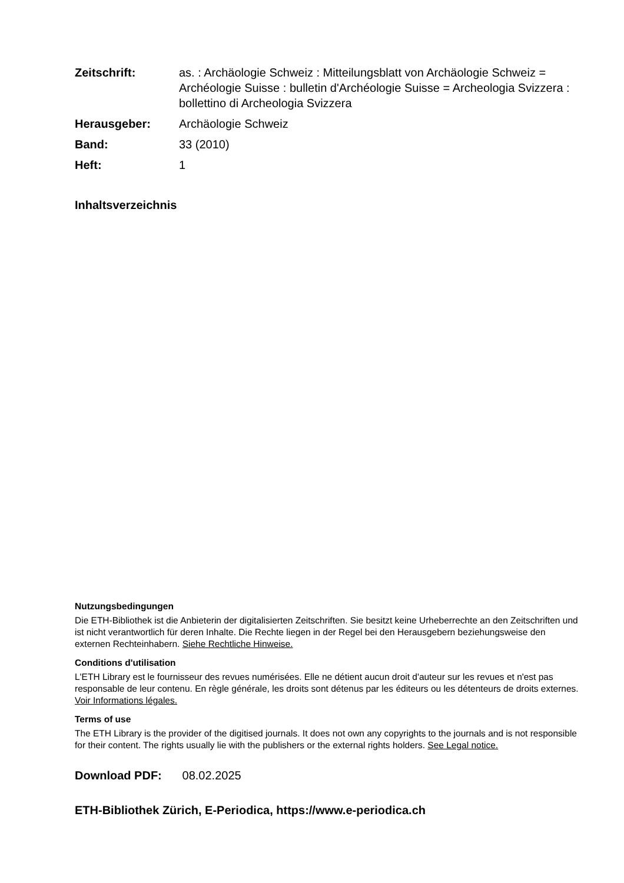| Zeitschrift: | as. : Archäologie Schweiz : Mitteilungsblatt von Archäologie Schweiz = Archéologie Suisse : bulletin d'Archéologie Suisse = Archeologia Svizzera : bollettino di Archeologia Svizzera |
| Herausgeber: | Archäologie Schweiz |
| Band: | 33 (2010) |
| Heft: | 1 |
Inhaltsverzeichnis
Nutzungsbedingungen
Die ETH-Bibliothek ist die Anbieterin der digitalisierten Zeitschriften. Sie besitzt keine Urheberrechte an den Zeitschriften und ist nicht verantwortlich für deren Inhalte. Die Rechte liegen in der Regel bei den Herausgebern beziehungsweise den externen Rechteinhabern. Siehe Rechtliche Hinweise.
Conditions d'utilisation
L'ETH Library est le fournisseur des revues numérisées. Elle ne détient aucun droit d'auteur sur les revues et n'est pas responsable de leur contenu. En règle générale, les droits sont détenus par les éditeurs ou les détenteurs de droits externes. Voir Informations légales.
Terms of use
The ETH Library is the provider of the digitised journals. It does not own any copyrights to the journals and is not responsible for their content. The rights usually lie with the publishers or the external rights holders. See Legal notice.
Download PDF: 08.02.2025
ETH-Bibliothek Zürich, E-Periodica, https://www.e-periodica.ch